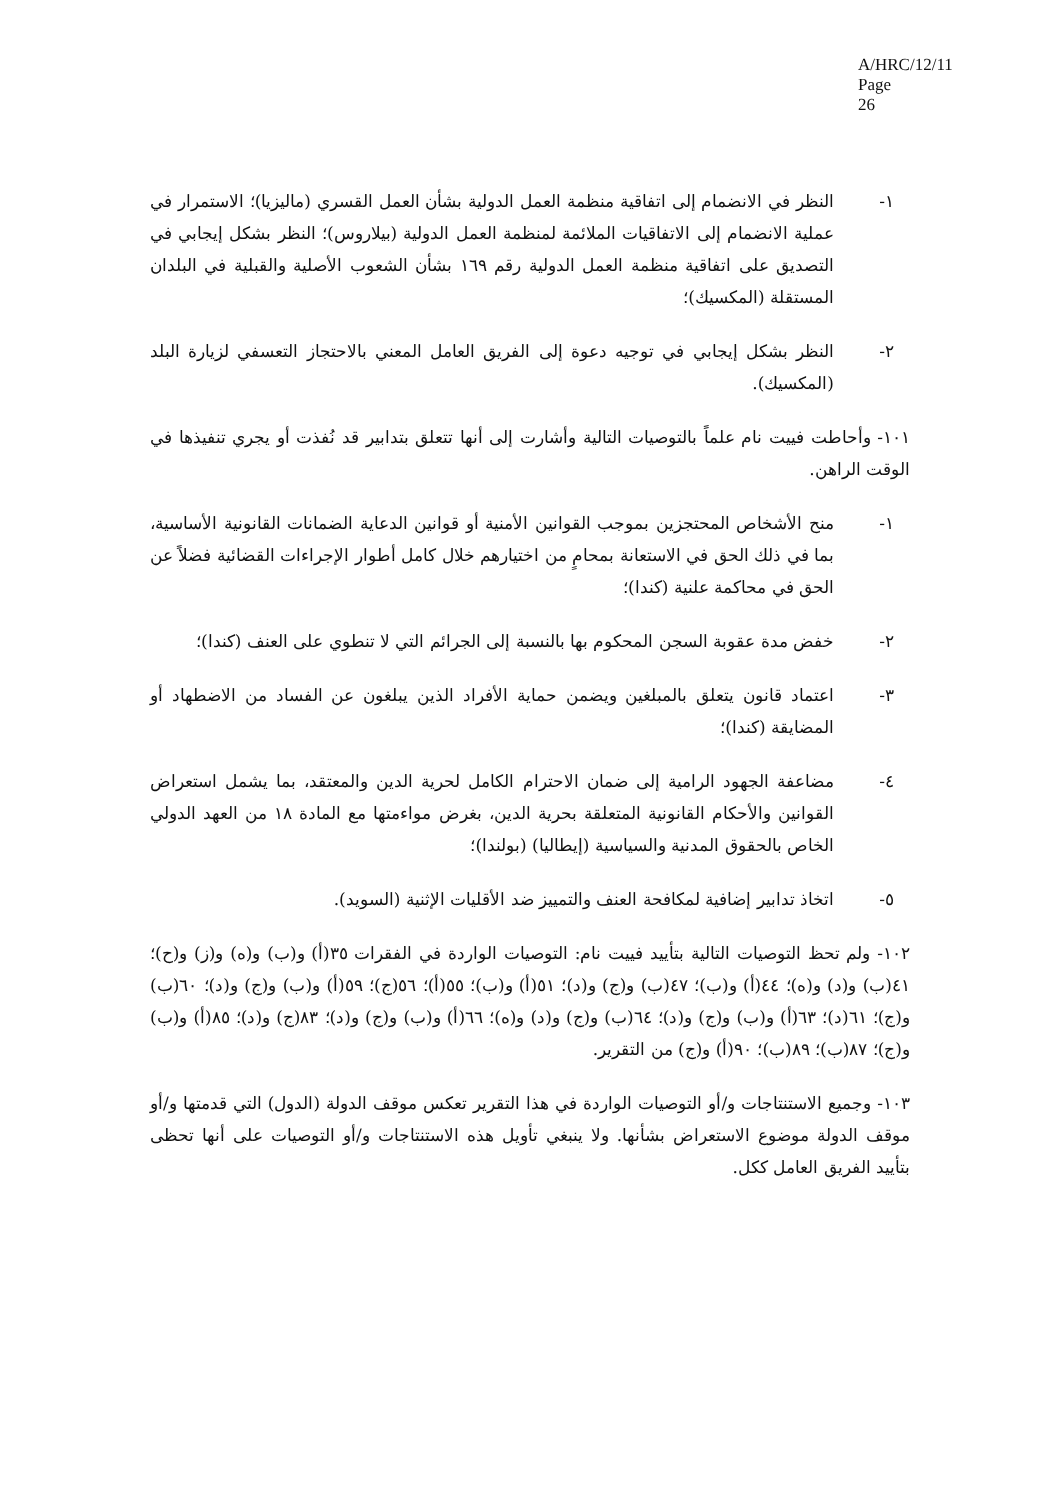A/HRC/12/11
Page 26
١- النظر في الانضمام إلى اتفاقية منظمة العمل الدولية بشأن العمل القسري (ماليزيا)؛ الاستمرار في عملية الانضمام إلى الاتفاقيات الملائمة لمنظمة العمل الدولية (بيلاروس)؛ النظر بشكل إيجابي في التصديق على اتفاقية منظمة العمل الدولية رقم ١٦٩ بشأن الشعوب الأصلية والقبلية في البلدان المستقلة (المكسيك)؛
٢- النظر بشكل إيجابي في توجيه دعوة إلى الفريق العامل المعني بالاحتجاز التعسفي لزيارة البلد (المكسيك).
١٠١- وأحاطت فييت نام علماً بالتوصيات التالية وأشارت إلى أنها تتعلق بتدابير قد نُفذت أو يجري تنفيذها في الوقت الراهن.
١- منح الأشخاص المحتجزين بموجب القوانين الأمنية أو قوانين الدعاية الضمانات القانونية الأساسية، بما في ذلك الحق في الاستعانة بمحامٍ من اختيارهم خلال كامل أطوار الإجراءات القضائية فضلاً عن الحق في محاكمة علنية (كندا)؛
٢- خفض مدة عقوبة السجن المحكوم بها بالنسبة إلى الجرائم التي لا تنطوي على العنف (كندا)؛
٣- اعتماد قانون يتعلق بالمبلغين ويضمن حماية الأفراد الذين يبلغون عن الفساد من الاضطهاد أو المضايقة (كندا)؛
٤- مضاعفة الجهود الرامية إلى ضمان الاحترام الكامل لحرية الدين والمعتقد، بما يشمل استعراض القوانين والأحكام القانونية المتعلقة بحرية الدين، بغرض مواءمتها مع المادة ١٨ من العهد الدولي الخاص بالحقوق المدنية والسياسية (إيطاليا) (بولندا)؛
٥- اتخاذ تدابير إضافية لمكافحة العنف والتمييز ضد الأقليات الإثنية (السويد).
١٠٢- ولم تحظ التوصيات التالية بتأييد فييت نام: التوصيات الواردة في الفقرات ٣٥(أ) و(ب) و(ه) و(ز) و(ح)؛ ٤١(ب) و(د) و(ه)؛ ٤٤(أ) و(ب)؛ ٤٧(ب) و(ج) و(د)؛ ٥١(أ) و(ب)؛ ٥٥(أ)؛ ٥٦(ج)؛ ٥٩(أ) و(ب) و(ج) و(د)؛ ٦٠(ب) و(ج)؛ ٦١(د)؛ ٦٣(أ) و(ب) و(ج) و(د)؛ ٦٤(ب) و(ج) و(د) و(ه)؛ ٦٦(أ) و(ب) و(ج) و(د)؛ ٨٣(ج) و(د)؛ ٨٥(أ) و(ب) و(ج)؛ ٨٧(ب)؛ ٨٩(ب)؛ ٩٠(أ) و(ج) من التقرير.
١٠٣- وجميع الاستنتاجات و/أو التوصيات الواردة في هذا التقرير تعكس موقف الدولة (الدول) التي قدمتها و/أو موقف الدولة موضوع الاستعراض بشأنها. ولا ينبغي تأويل هذه الاستنتاجات و/أو التوصيات على أنها تحظى بتأييد الفريق العامل ككل.